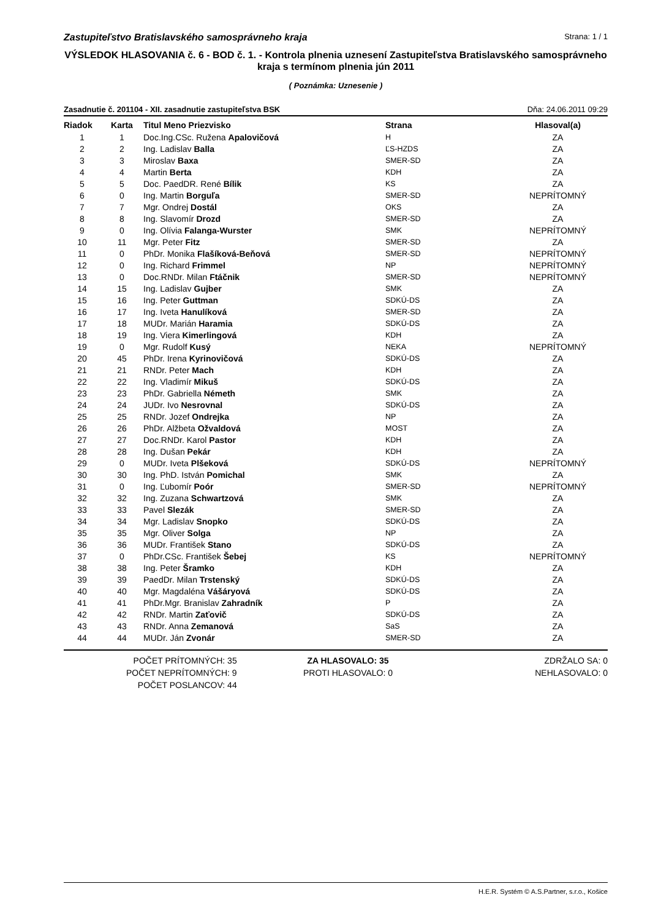Zastupiteľstvo Bratislavského samosprávneho kraja Strana: 1 / 1
VÝSLEDOK HLASOVANIA č. 6 - BOD č. 1. - Kontrola plnenia uznesení Zastupiteľstva Bratislavského samosprávneho kraja s termínom plnenia jún 2011
( Poznámka: Uznesenie )
Zasadnutie č. 201104 - XII. zasadnutie zastupiteľstva BSK Dňa: 24.06.2011 09:29
| Riadok | Karta | Titul Meno Priezvisko | Strana | Hlasoval(a) |
| --- | --- | --- | --- | --- |
| 1 | 1 | Doc.Ing.CSc. Ružena Apalovičová | H | ZA |
| 2 | 2 | Ing. Ladislav Balla | ĽS-HZDS | ZA |
| 3 | 3 | Miroslav Baxa | SMER-SD | ZA |
| 4 | 4 | Martin Berta | KDH | ZA |
| 5 | 5 | Doc. PaedDR. René Bílik | KS | ZA |
| 6 | 0 | Ing. Martin Borguľa | SMER-SD | NEPRÍTOMNÝ |
| 7 | 7 | Mgr. Ondrej Dostál | OKS | ZA |
| 8 | 8 | Ing. Slavomír Drozd | SMER-SD | ZA |
| 9 | 0 | Ing. Olívia Falanga-Wurster | SMK | NEPRÍTOMNÝ |
| 10 | 11 | Mgr. Peter Fitz | SMER-SD | ZA |
| 11 | 0 | PhDr. Monika Flašíková-Beňová | SMER-SD | NEPRÍTOMNÝ |
| 12 | 0 | Ing. Richard Frimmel | NP | NEPRÍTOMNÝ |
| 13 | 0 | Doc.RNDr. Milan Ftáčnik | SMER-SD | NEPRÍTOMNÝ |
| 14 | 15 | Ing. Ladislav Gujber | SMK | ZA |
| 15 | 16 | Ing. Peter Guttman | SDKÚ-DS | ZA |
| 16 | 17 | Ing. Iveta Hanulíková | SMER-SD | ZA |
| 17 | 18 | MUDr. Marián Haramia | SDKÚ-DS | ZA |
| 18 | 19 | Ing. Viera Kimerlingová | KDH | ZA |
| 19 | 0 | Mgr. Rudolf Kusý | NEKA | NEPRÍTOMNÝ |
| 20 | 45 | PhDr. Irena Kyrinovičová | SDKÚ-DS | ZA |
| 21 | 21 | RNDr. Peter Mach | KDH | ZA |
| 22 | 22 | Ing. Vladimír Mikuš | SDKÚ-DS | ZA |
| 23 | 23 | PhDr. Gabriella Németh | SMK | ZA |
| 24 | 24 | JUDr. Ivo Nesrovnal | SDKÚ-DS | ZA |
| 25 | 25 | RNDr. Jozef Ondrejka | NP | ZA |
| 26 | 26 | PhDr. Alžbeta Ožvaldová | MOST | ZA |
| 27 | 27 | Doc.RNDr. Karol Pastor | KDH | ZA |
| 28 | 28 | Ing. Dušan Pekár | KDH | ZA |
| 29 | 0 | MUDr. Iveta Plšeková | SDKÚ-DS | NEPRÍTOMNÝ |
| 30 | 30 | Ing. PhD. István Pomichal | SMK | ZA |
| 31 | 0 | Ing. Ľubomír Poór | SMER-SD | NEPRÍTOMNÝ |
| 32 | 32 | Ing. Zuzana Schwartzová | SMK | ZA |
| 33 | 33 | Pavel Slezák | SMER-SD | ZA |
| 34 | 34 | Mgr. Ladislav Snopko | SDKÚ-DS | ZA |
| 35 | 35 | Mgr. Oliver Solga | NP | ZA |
| 36 | 36 | MUDr. František Stano | SDKÚ-DS | ZA |
| 37 | 0 | PhDr.CSc. František Šebej | KS | NEPRÍTOMNÝ |
| 38 | 38 | Ing. Peter Šramko | KDH | ZA |
| 39 | 39 | PaedDr. Milan Trstenský | SDKÚ-DS | ZA |
| 40 | 40 | Mgr. Magdaléna Vášáryová | SDKÚ-DS | ZA |
| 41 | 41 | PhDr.Mgr. Branislav Zahradník | P | ZA |
| 42 | 42 | RNDr. Martin Zaťovič | SDKÚ-DS | ZA |
| 43 | 43 | RNDr. Anna Zemanová | SaS | ZA |
| 44 | 44 | MUDr. Ján Zvonár | SMER-SD | ZA |
POČET PRÍTOMNÝCH: 35
POČET NEPRÍTOMNÝCH: 9
POČET POSLANCOV: 44
ZA HLASOVALO: 35
PROTI HLASOVALO: 0
ZDRŽALO SA: 0
NEHLASOVALO: 0
H.E.R. Systém © A.S.Partner, s.r.o., Košice